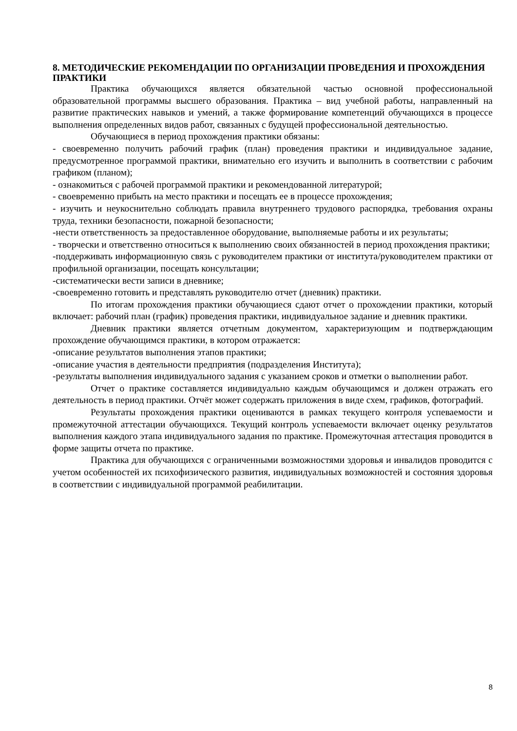8. МЕТОДИЧЕСКИЕ РЕКОМЕНДАЦИИ ПО ОРГАНИЗАЦИИ ПРОВЕДЕНИЯ И ПРОХОЖДЕНИЯ ПРАКТИКИ
Практика обучающихся является обязательной частью основной профессиональной образовательной программы высшего образования. Практика – вид учебной работы, направленный на развитие практических навыков и умений, а также формирование компетенций обучающихся в процессе выполнения определенных видов работ, связанных с будущей профессиональной деятельностью.
Обучающиеся в период прохождения практики обязаны:
- своевременно получить рабочий график (план) проведения практики и индивидуальное задание, предусмотренное программой практики, внимательно его изучить и выполнить в соответствии с рабочим графиком (планом);
- ознакомиться с рабочей программой практики и рекомендованной литературой;
- своевременно прибыть на место практики и посещать ее в процессе прохождения;
- изучить и неукоснительно соблюдать правила внутреннего трудового распорядка, требования охраны труда, техники безопасности, пожарной безопасности;
-нести ответственность за предоставленное оборудование, выполняемые работы и их результаты;
- творчески и ответственно относиться к выполнению своих обязанностей в период прохождения практики;
-поддерживать информационную связь с руководителем практики от института/руководителем практики от профильной организации, посещать консультации;
-систематически вести записи в дневнике;
-своевременно готовить и представлять руководителю отчет (дневник) практики.
По итогам прохождения практики обучающиеся сдают отчет о прохождении практики, который включает: рабочий план (график) проведения практики, индивидуальное задание и дневник практики.
Дневник практики является отчетным документом, характеризующим и подтверждающим прохождение обучающимся практики, в котором отражается:
-описание результатов выполнения этапов практики;
-описание участия в деятельности предприятия (подразделения Института);
-результаты выполнения индивидуального задания с указанием сроков и отметки о выполнении работ.
Отчет о практике составляется индивидуально каждым обучающимся и должен отражать его деятельность в период практики. Отчёт может содержать приложения в виде схем, графиков, фотографий.
Результаты прохождения практики оцениваются в рамках текущего контроля успеваемости и промежуточной аттестации обучающихся. Текущий контроль успеваемости включает оценку результатов выполнения каждого этапа индивидуального задания по практике. Промежуточная аттестация проводится в форме защиты отчета по практике.
Практика для обучающихся с ограниченными возможностями здоровья и инвалидов проводится с учетом особенностей их психофизического развития, индивидуальных возможностей и состояния здоровья в соответствии с индивидуальной программой реабилитации.
8